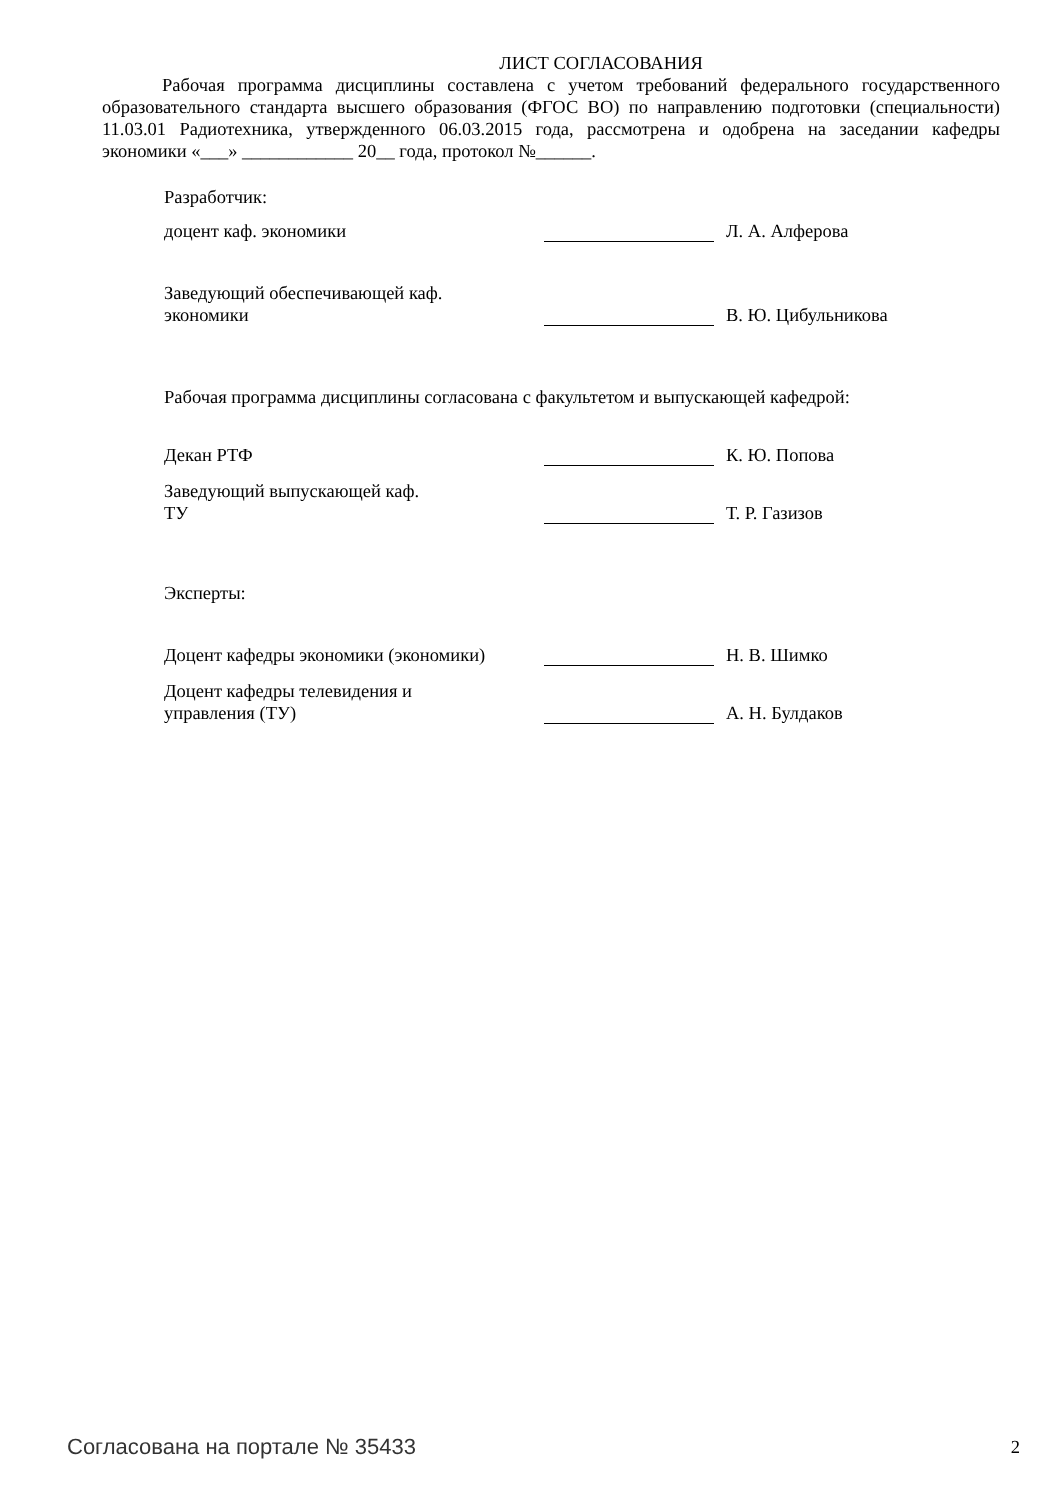ЛИСТ СОГЛАСОВАНИЯ
Рабочая программа дисциплины составлена с учетом требований федерального государственного образовательного стандарта высшего образования (ФГОС ВО) по направлению подготовки (специальности) 11.03.01 Радиотехника, утвержденного 06.03.2015 года, рассмотрена и одобрена на заседании кафедры экономики «___» ____________ 20__ года, протокол №______.
Разработчик:
доцент каф. экономики
Л. А. Алферова
Заведующий обеспечивающей каф.
экономики
В. Ю. Цибульникова
Рабочая программа дисциплины согласована с факультетом и выпускающей кафедрой:
Декан РТФ
К. Ю. Попова
Заведующий выпускающей каф.
ТУ
Т. Р. Газизов
Эксперты:
Доцент кафедры экономики (экономики)
Н. В. Шимко
Доцент кафедры телевидения и
управления (ТУ)
А. Н. Булдаков
Согласована на портале № 35433 2